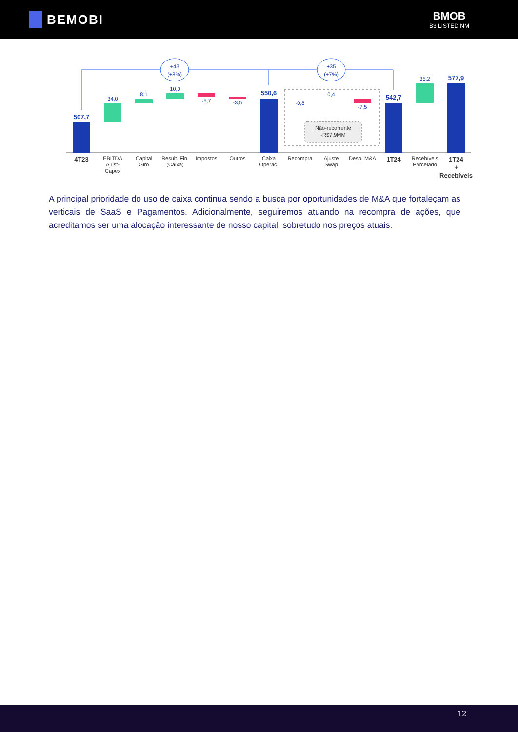BEMOBI
BMOB
B3 LISTED NM
+43
(+8%)
+35
(+7%)
507,7
34,0
8,1
10,0
-5,7
-3,5
550,6
-0,8
0,4
-7,5
Não-recorrente
-R$7,9MM
542,7
35,2
577,9
4T23
EBITDA
Ajust-
Capex
Capital
Giro
Result. Fin.
(Caixa)
Impostos
Outros
Caixa
Operac.
Recompra
Ajuste
Swap
Desp. M&A
1T24
Recebíveis
Parcelado
1T24
+
Recebíveis
A principal prioridade do uso de caixa continua sendo a busca por oportunidades de M&A que fortaleçam as verticais de SaaS e Pagamentos. Adicionalmente, seguiremos atuando na recompra de ações, que acreditamos ser uma alocação interessante de nosso capital, sobretudo nos preços atuais.
12